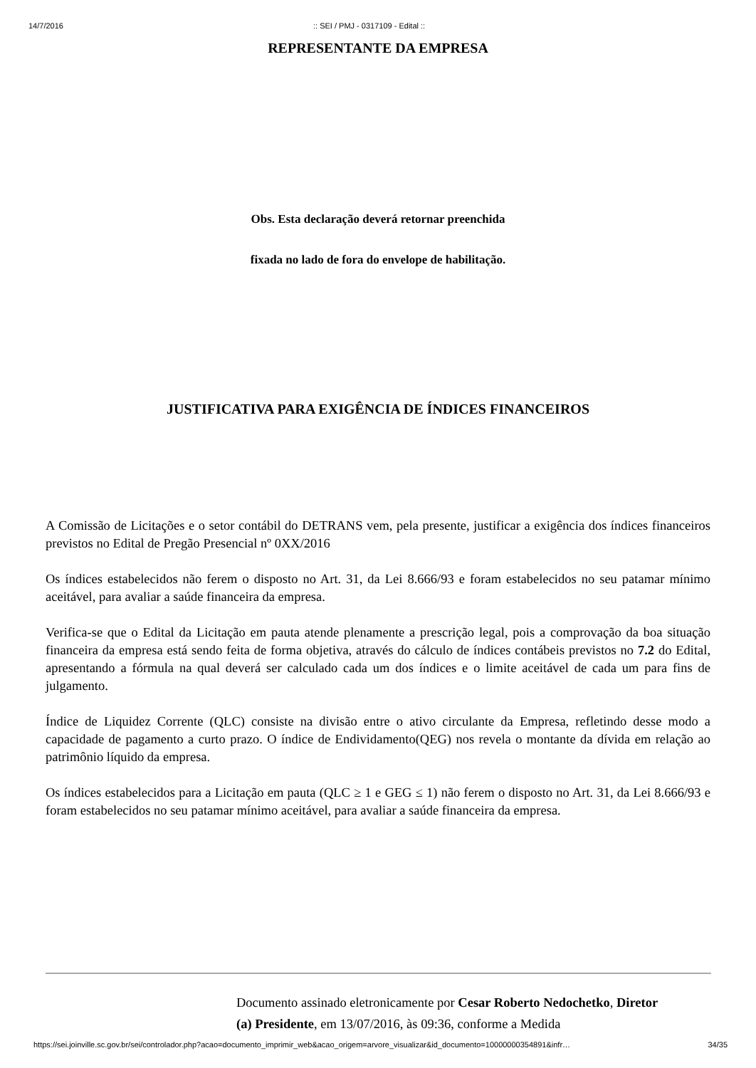14/7/2016:: SEI / PMJ - 0317109 - Edital ::
REPRESENTANTE DA EMPRESA
Obs. Esta declaração deverá retornar preenchida
fixada no lado de fora do envelope de habilitação.
JUSTIFICATIVA PARA EXIGÊNCIA DE ÍNDICES FINANCEIROS
A Comissão de Licitações e o setor contábil do DETRANS vem, pela presente, justificar a exigência dos índices financeiros previstos no Edital de Pregão Presencial nº 0XX/2016
Os índices estabelecidos não ferem o disposto no Art. 31, da Lei 8.666/93 e foram estabelecidos no seu patamar mínimo aceitável, para avaliar a saúde financeira da empresa.
Verifica-se que o Edital da Licitação em pauta atende plenamente a prescrição legal, pois a comprovação da boa situação financeira da empresa está sendo feita de forma objetiva, através do cálculo de índices contábeis previstos no 7.2 do Edital, apresentando a fórmula na qual deverá ser calculado cada um dos índices e o limite aceitável de cada um para fins de julgamento.
Índice de Liquidez Corrente (QLC) consiste na divisão entre o ativo circulante da Empresa, refletindo desse modo a capacidade de pagamento a curto prazo. O índice de Endividamento(QEG) nos revela o montante da dívida em relação ao patrimônio líquido da empresa.
Os índices estabelecidos para a Licitação em pauta (QLC ≥ 1 e GEG ≤ 1) não ferem o disposto no Art. 31, da Lei 8.666/93 e foram estabelecidos no seu patamar mínimo aceitável, para avaliar a saúde financeira da empresa.
Documento assinado eletronicamente por Cesar Roberto Nedochetko, Diretor (a) Presidente, em 13/07/2016, às 09:36, conforme a Medida
https://sei.joinville.sc.gov.br/sei/controlador.php?acao=documento_imprimir_web&acao_origem=arvore_visualizar&id_documento=10000000354891&infr… 34/35